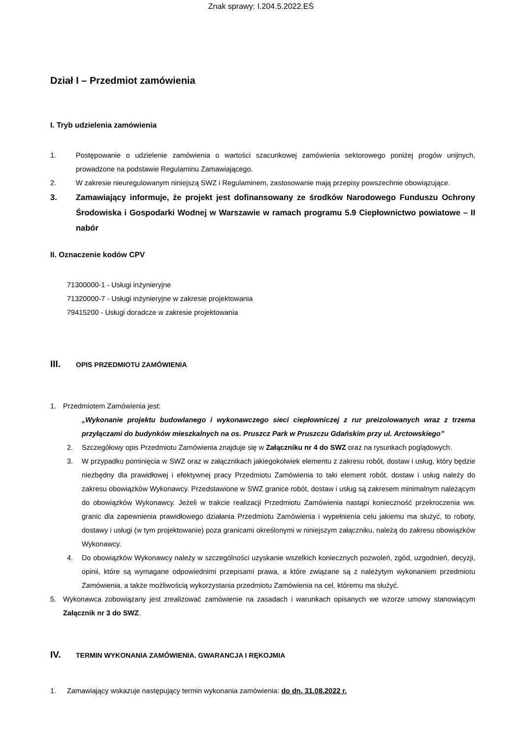Znak sprawy: I.204.5.2022.EŚ
Dział I – Przedmiot zamówienia
I. Tryb udzielenia zamówienia
1. Postępowanie o udzielenie zamówienia o wartości szacunkowej zamówienia sektorowego poniżej progów unijnych, prowadzone na podstawie Regulaminu Zamawiającego.
2. W zakresie nieuregulowanym niniejszą SWZ i Regulaminem, zastosowanie mają przepisy powszechnie obowiązujące.
3. Zamawiający informuje, że projekt jest dofinansowany ze środków Narodowego Funduszu Ochrony Środowiska i Gospodarki Wodnej w Warszawie w ramach programu 5.9 Ciepłownictwo powiatowe – II nabór
II. Oznaczenie kodów CPV
71300000-1 - Usługi inżynieryjne
71320000-7 - Usługi inżynieryjne w zakresie projektowania
79415200 - Usługi doradcze w zakresie projektowania
III. OPIS PRZEDMIOTU ZAMÓWIENIA
1. Przedmiotem Zamówienia jest:
„Wykonanie projektu budowlanego i wykonawczego sieci ciepłowniczej z rur preizolowanych wraz z trzema przyłączami do budynków mieszkalnych na os. Pruszcz Park w Pruszczu Gdańskim przy ul. Arctowskiego”
2. Szczegółowy opis Przedmiotu Zamówienia znajduje się w Załączniku nr 4 do SWZ oraz na rysunkach poglądowych.
3. W przypadku pominięcia w SWZ oraz w załącznikach jakiegokolwiek elementu z zakresu robót, dostaw i usług, który będzie niezbędny dla prawidłowej i efektywnej pracy Przedmiotu Zamówienia to taki element robót, dostaw i usług należy do zakresu obowiązków Wykonawcy. Przedstawione w SWZ granice robót, dostaw i usług są zakresem minimalnym należącym do obowiązków Wykonawcy. Jeżeli w trakcie realizacji Przedmiotu Zamówienia nastąpi konieczność przekroczenia ww. granic dla zapewnienia prawidłowego działania Przedmiotu Zamówienia i wypełnienia celu jakiemu ma służyć, to roboty, dostawy i usługi (w tym projektowanie) poza granicami określonymi w niniejszym załączniku, należą do zakresu obowiązków Wykonawcy.
4. Do obowiązków Wykonawcy należy w szczególności uzyskanie wszelkich koniecznych pozwoleń, zgód, uzgodnień, decyzji, opinii, które są wymagane odpowiednimi przepisami prawa, a które związane są z należytym wykonaniem przedmiotu Zamówienia, a także możliwością wykorzystania przedmiotu Zamówienia na cel, któremu ma służyć.
5. Wykonawca zobowiązany jest zrealizować zamówienie na zasadach i warunkach opisanych we wzorze umowy stanowiącym Załącznik nr 3 do SWZ.
IV. TERMIN WYKONANIA ZAMÓWIENIA. GWARANCJA I RĘKOJMIA
1. Zamawiający wskazuje następujący termin wykonania zamówienia: do dn. 31.08.2022 r.